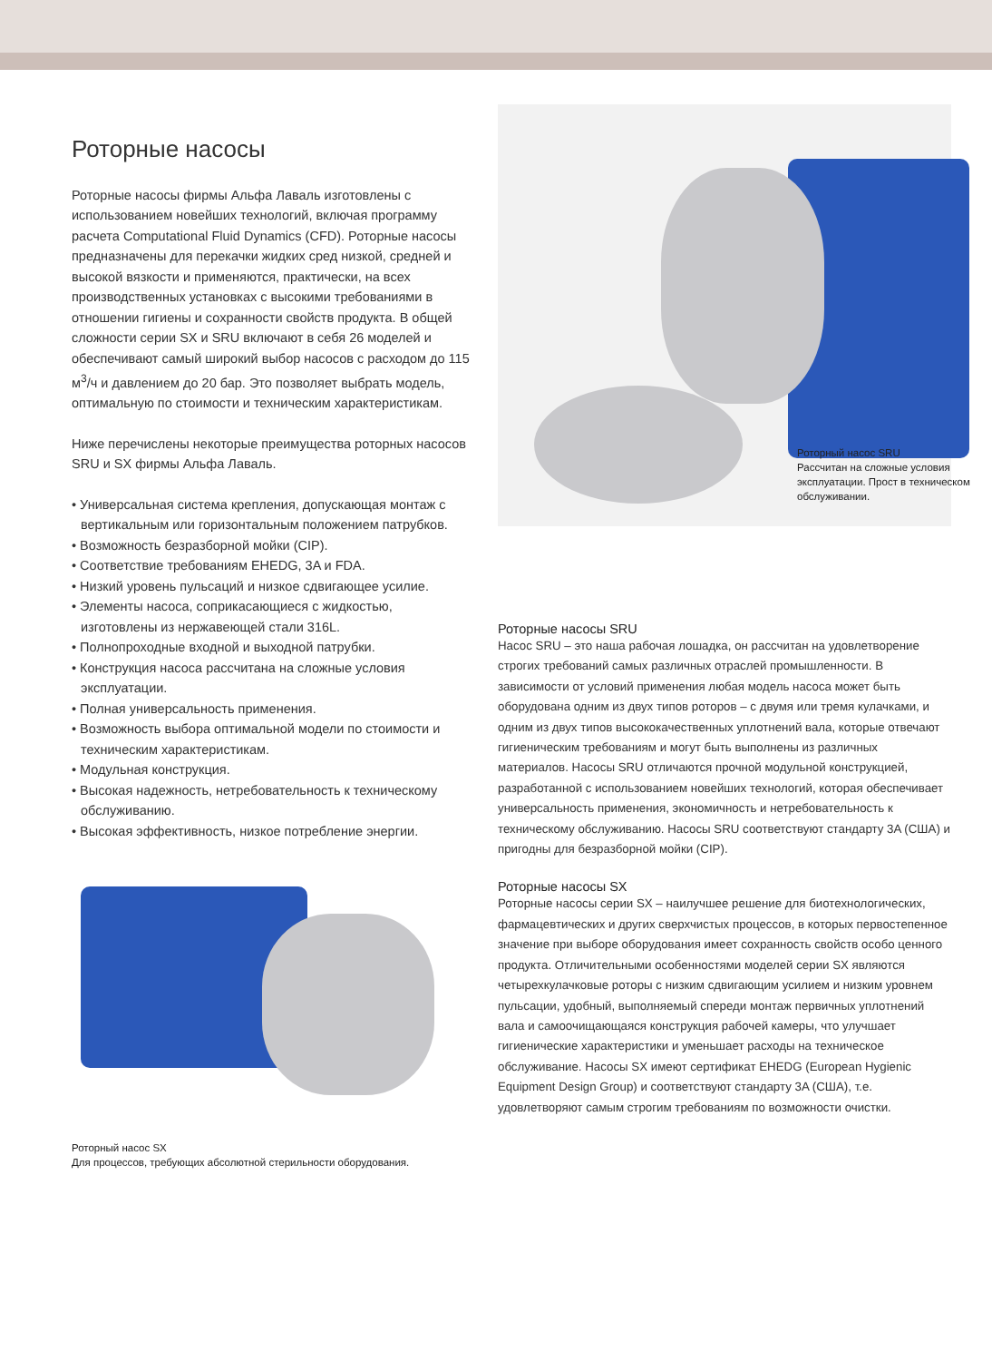Роторные насосы
Роторные насосы фирмы Альфа Лаваль изготовлены с использованием новейших технологий, включая программу расчета Computational Fluid Dynamics (CFD). Роторные насосы предназначены для перекачки жидких сред низкой, средней и высокой вязкости и применяются, практически, на всех производственных установках с высокими требованиями в отношении гигиены и сохранности свойств продукта. В общей сложности серии SX и SRU включают в себя 26 моделей и обеспечивают самый широкий выбор насосов с расходом до 115 м<sup>3</sup>/ч и давлением до 20 бар. Это позволяет выбрать модель, оптимальную по стоимости и техническим характеристикам.
Ниже перечислены некоторые преимущества роторных насосов SRU и SX фирмы Альфа Лаваль.
• Универсальная система крепления, допускающая монтаж с вертикальным или горизонтальным положением патрубков.
• Возможность безразборной мойки (CIP).
• Соответствие требованиям EHEDG, 3A и FDA.
• Низкий уровень пульсаций и низкое сдвигающее усилие.
• Элементы насоса, соприкасающиеся с жидкостью, изготовлены из нержавеющей стали 316L.
• Полнопроходные входной и выходной патрубки.
• Конструкция насоса рассчитана на сложные условия эксплуатации.
• Полная универсальность применения.
• Возможность выбора оптимальной модели по стоимости и техническим характеристикам.
• Модульная конструкция.
• Высокая надежность, нетребовательность к техническому обслуживанию.
• Высокая эффективность, низкое потребление энергии.
Роторный насос SX
Для процессов, требующих абсолютной стерильности оборудования.
Роторный насос SRU
Рассчитан на сложные условия эксплуатации. Прост в техническом обслуживании.
Роторные насосы SRU
Насос SRU – это наша рабочая лошадка, он рассчитан на удовлетворение строгих требований самых различных отраслей промышленности. В зависимости от условий применения любая модель насоса может быть оборудована одним из двух типов роторов – с двумя или тремя кулачками, и одним из двух типов высококачественных уплотнений вала, которые отвечают гигиеническим требованиям и могут быть выполнены из различных материалов. Насосы SRU отличаются прочной модульной конструкцией, разработанной с использованием новейших технологий, которая обеспечивает универсальность применения, экономичность и нетребовательность к техническому обслуживанию. Насосы SRU соответствуют стандарту 3A (США) и пригодны для безразборной мойки (CIP).
Роторные насосы SX
Роторные насосы серии SX – наилучшее решение для биотехнологических, фармацевтических и других сверхчистых процессов, в которых первостепенное значение при выборе оборудования имеет сохранность свойств особо ценного продукта. Отличительными особенностями моделей серии SX являются четырехкулачковые роторы с низким сдвигающим усилием и низким уровнем пульсации, удобный, выполняемый спереди монтаж первичных уплотнений вала и самоочищающаяся конструкция рабочей камеры, что улучшает гигиенические характеристики и уменьшает расходы на техническое обслуживание. Насосы SX имеют сертификат EHEDG (European Hygienic Equipment Design Group) и соответствуют стандарту 3A (США), т.е. удовлетворяют самым строгим требованиям по возможности очистки.